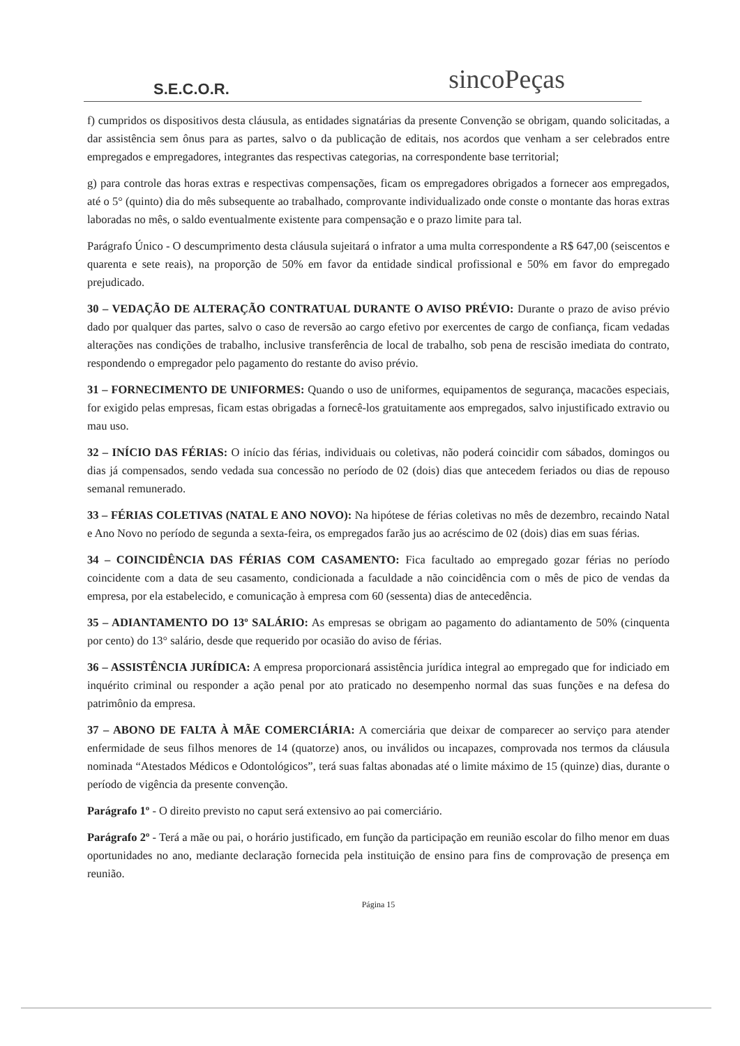S.E.C.O.R.
sincoPeças
f) cumpridos os dispositivos desta cláusula, as entidades signatárias da presente Convenção se obrigam, quando solicitadas, a dar assistência sem ônus para as partes, salvo o da publicação de editais, nos acordos que venham a ser celebrados entre empregados e empregadores, integrantes das respectivas categorias, na correspondente base territorial;
g) para controle das horas extras e respectivas compensações, ficam os empregadores obrigados a fornecer aos empregados, até o 5° (quinto) dia do mês subsequente ao trabalhado, comprovante individualizado onde conste o montante das horas extras laboradas no mês, o saldo eventualmente existente para compensação e o prazo limite para tal.
Parágrafo Único - O descumprimento desta cláusula sujeitará o infrator a uma multa correspondente a R$ 647,00 (seiscentos e quarenta e sete reais), na proporção de 50% em favor da entidade sindical profissional e 50% em favor do empregado prejudicado.
30 – VEDAÇÃO DE ALTERAÇÃO CONTRATUAL DURANTE O AVISO PRÉVIO: Durante o prazo de aviso prévio dado por qualquer das partes, salvo o caso de reversão ao cargo efetivo por exercentes de cargo de confiança, ficam vedadas alterações nas condições de trabalho, inclusive transferência de local de trabalho, sob pena de rescisão imediata do contrato, respondendo o empregador pelo pagamento do restante do aviso prévio.
31 – FORNECIMENTO DE UNIFORMES: Quando o uso de uniformes, equipamentos de segurança, macacões especiais, for exigido pelas empresas, ficam estas obrigadas a fornecê-los gratuitamente aos empregados, salvo injustificado extravio ou mau uso.
32 – INÍCIO DAS FÉRIAS: O início das férias, individuais ou coletivas, não poderá coincidir com sábados, domingos ou dias já compensados, sendo vedada sua concessão no período de 02 (dois) dias que antecedem feriados ou dias de repouso semanal remunerado.
33 – FÉRIAS COLETIVAS (NATAL E ANO NOVO): Na hipótese de férias coletivas no mês de dezembro, recaindo Natal e Ano Novo no período de segunda a sexta-feira, os empregados farão jus ao acréscimo de 02 (dois) dias em suas férias.
34 – COINCIDÊNCIA DAS FÉRIAS COM CASAMENTO: Fica facultado ao empregado gozar férias no período coincidente com a data de seu casamento, condicionada a faculdade a não coincidência com o mês de pico de vendas da empresa, por ela estabelecido, e comunicação à empresa com 60 (sessenta) dias de antecedência.
35 – ADIANTAMENTO DO 13º SALÁRIO: As empresas se obrigam ao pagamento do adiantamento de 50% (cinquenta por cento) do 13° salário, desde que requerido por ocasião do aviso de férias.
36 – ASSISTÊNCIA JURÍDICA: A empresa proporcionará assistência jurídica integral ao empregado que for indiciado em inquérito criminal ou responder a ação penal por ato praticado no desempenho normal das suas funções e na defesa do patrimônio da empresa.
37 – ABONO DE FALTA À MÃE COMERCIÁRIA: A comerciária que deixar de comparecer ao serviço para atender enfermidade de seus filhos menores de 14 (quatorze) anos, ou inválidos ou incapazes, comprovada nos termos da cláusula nominada “Atestados Médicos e Odontológicos”, terá suas faltas abonadas até o limite máximo de 15 (quinze) dias, durante o período de vigência da presente convenção.
Parágrafo 1º - O direito previsto no caput será extensivo ao pai comerciário.
Parágrafo 2º - Terá a mãe ou pai, o horário justificado, em função da participação em reunião escolar do filho menor em duas oportunidades no ano, mediante declaração fornecida pela instituição de ensino para fins de comprovação de presença em reunião.
Página 15